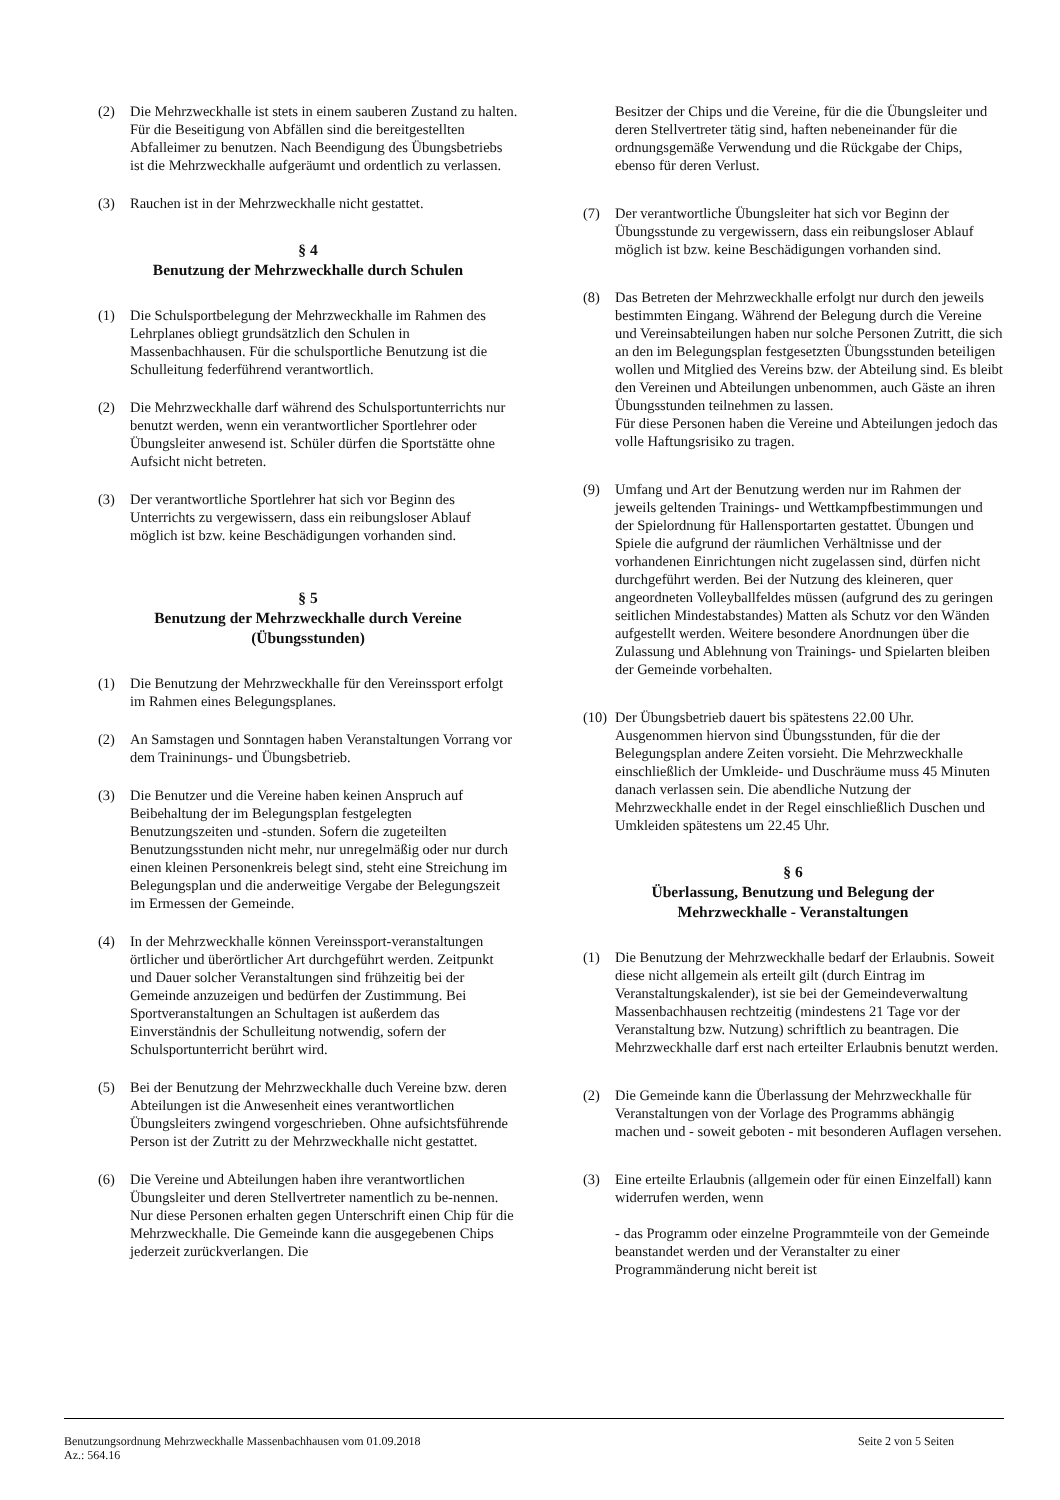(2) Die Mehrzweckhalle ist stets in einem sauberen Zustand zu halten. Für die Beseitigung von Abfällen sind die bereitgestellten Abfalleimer zu benutzen. Nach Beendigung des Übungsbetriebs ist die Mehrzweckhalle aufgeräumt und ordentlich zu verlassen.
(3) Rauchen ist in der Mehrzweckhalle nicht gestattet.
§ 4
Benutzung der Mehrzweckhalle durch Schulen
(1) Die Schulsportbelegung der Mehrzweckhalle im Rahmen des Lehrplanes obliegt grundsätzlich den Schulen in Massenbachhausen. Für die schulsportliche Benutzung ist die Schulleitung federführend verantwortlich.
(2) Die Mehrzweckhalle darf während des Schulsportunterrichts nur benutzt werden, wenn ein verantwortlicher Sportlehrer oder Übungsleiter anwesend ist. Schüler dürfen die Sportstätte ohne Aufsicht nicht betreten.
(3) Der verantwortliche Sportlehrer hat sich vor Beginn des Unterrichts zu vergewissern, dass ein reibungsloser Ablauf möglich ist bzw. keine Beschädigungen vorhanden sind.
§ 5
Benutzung der Mehrzweckhalle durch Vereine
(Übungsstunden)
(1) Die Benutzung der Mehrzweckhalle für den Vereinssport erfolgt im Rahmen eines Belegungsplanes.
(2) An Samstagen und Sonntagen haben Veranstaltungen Vorrang vor dem Traininungs- und Übungsbetrieb.
(3) Die Benutzer und die Vereine haben keinen Anspruch auf Beibehaltung der im Belegungsplan festgelegten Benutzungszeiten und -stunden. Sofern die zugeteilten Benutzungsstunden nicht mehr, nur unregelmäßig oder nur durch einen kleinen Personenkreis belegt sind, steht eine Streichung im Belegungsplan und die anderweitige Vergabe der Belegungszeit im Ermessen der Gemeinde.
(4) In der Mehrzweckhalle können Vereinssport-veranstaltungen örtlicher und überörtlicher Art durchgeführt werden. Zeitpunkt und Dauer solcher Veranstaltungen sind frühzeitig bei der Gemeinde anzuzeigen und bedürfen der Zustimmung. Bei Sportveranstaltungen an Schultagen ist außerdem das Einverständnis der Schulleitung notwendig, sofern der Schulsportunterricht berührt wird.
(5) Bei der Benutzung der Mehrzweckhalle duch Vereine bzw. deren Abteilungen ist die Anwesenheit eines verantwortlichen Übungsleiters zwingend vorgeschrieben. Ohne aufsichtsführende Person ist der Zutritt zu der Mehrzweckhalle nicht gestattet.
(6) Die Vereine und Abteilungen haben ihre verantwortlichen Übungsleiter und deren Stellvertreter namentlich zu be-nennen. Nur diese Personen erhalten gegen Unterschrift einen Chip für die Mehrzweckhalle. Die Gemeinde kann die ausgegebenen Chips jederzeit zurückverlangen. Die
Besitzer der Chips und die Vereine, für die die Übungsleiter und deren Stellvertreter tätig sind, haften nebeneinander für die ordnungsgemäße Verwendung und die Rückgabe der Chips, ebenso für deren Verlust.
(7) Der verantwortliche Übungsleiter hat sich vor Beginn der Übungsstunde zu vergewissern, dass ein reibungsloser Ablauf möglich ist bzw. keine Beschädigungen vorhanden sind.
(8) Das Betreten der Mehrzweckhalle erfolgt nur durch den jeweils bestimmten Eingang. Während der Belegung durch die Vereine und Vereinsabteilungen haben nur solche Personen Zutritt, die sich an den im Belegungsplan festgesetzten Übungsstunden beteiligen wollen und Mitglied des Vereins bzw. der Abteilung sind. Es bleibt den Vereinen und Abteilungen unbenommen, auch Gäste an ihren Übungsstunden teilnehmen zu lassen.
Für diese Personen haben die Vereine und Abteilungen jedoch das volle Haftungsrisiko zu tragen.
(9) Umfang und Art der Benutzung werden nur im Rahmen der jeweils geltenden Trainings- und Wettkampfbestimmungen und der Spielordnung für Hallensportarten gestattet. Übungen und Spiele die aufgrund der räumlichen Verhältnisse und der vorhandenen Einrichtungen nicht zugelassen sind, dürfen nicht durchgeführt werden. Bei der Nutzung des kleineren, quer angeordneten Volleyballfeldes müssen (aufgrund des zu geringen seitlichen Mindestabstandes) Matten als Schutz vor den Wänden aufgestellt werden. Weitere besondere Anordnungen über die Zulassung und Ablehnung von Trainings- und Spielarten bleiben der Gemeinde vorbehalten.
(10)
Der Übungsbetrieb dauert bis spätestens 22.00 Uhr. Ausgenommen hiervon sind Übungsstunden, für die der Belegungsplan andere Zeiten vorsieht. Die Mehrzweckhalle einschließlich der Umkleide- und Duschräume muss 45 Minuten danach verlassen sein. Die abendliche Nutzung der Mehrzweckhalle endet in der Regel einschließlich Duschen und Umkleiden spätestens um 22.45 Uhr.
§ 6
Überlassung, Benutzung und Belegung der
Mehrzweckhalle - Veranstaltungen
(1) Die Benutzung der Mehrzweckhalle bedarf der Erlaubnis. Soweit diese nicht allgemein als erteilt gilt (durch Eintrag im Veranstaltungskalender), ist sie bei der Gemeindeverwaltung Massenbachhausen rechtzeitig (mindestens 21 Tage vor der Veranstaltung bzw. Nutzung) schriftlich zu beantragen. Die Mehrzweckhalle darf erst nach erteilter Erlaubnis benutzt werden.
(2) Die Gemeinde kann die Überlassung der Mehrzweckhalle für Veranstaltungen von der Vorlage des Programms abhängig machen und - soweit geboten - mit besonderen Auflagen versehen.
(3) Eine erteilte Erlaubnis (allgemein oder für einen Einzelfall) kann widerrufen werden, wenn
- das Programm oder einzelne Programmteile von der Gemeinde beanstandet werden und der Veranstalter zu einer Programmänderung nicht bereit ist
Benutzungsordnung Mehrzweckhalle Massenbachhausen vom 01.09.2018
Az.: 564.16
Seite 2 von 5 Seiten